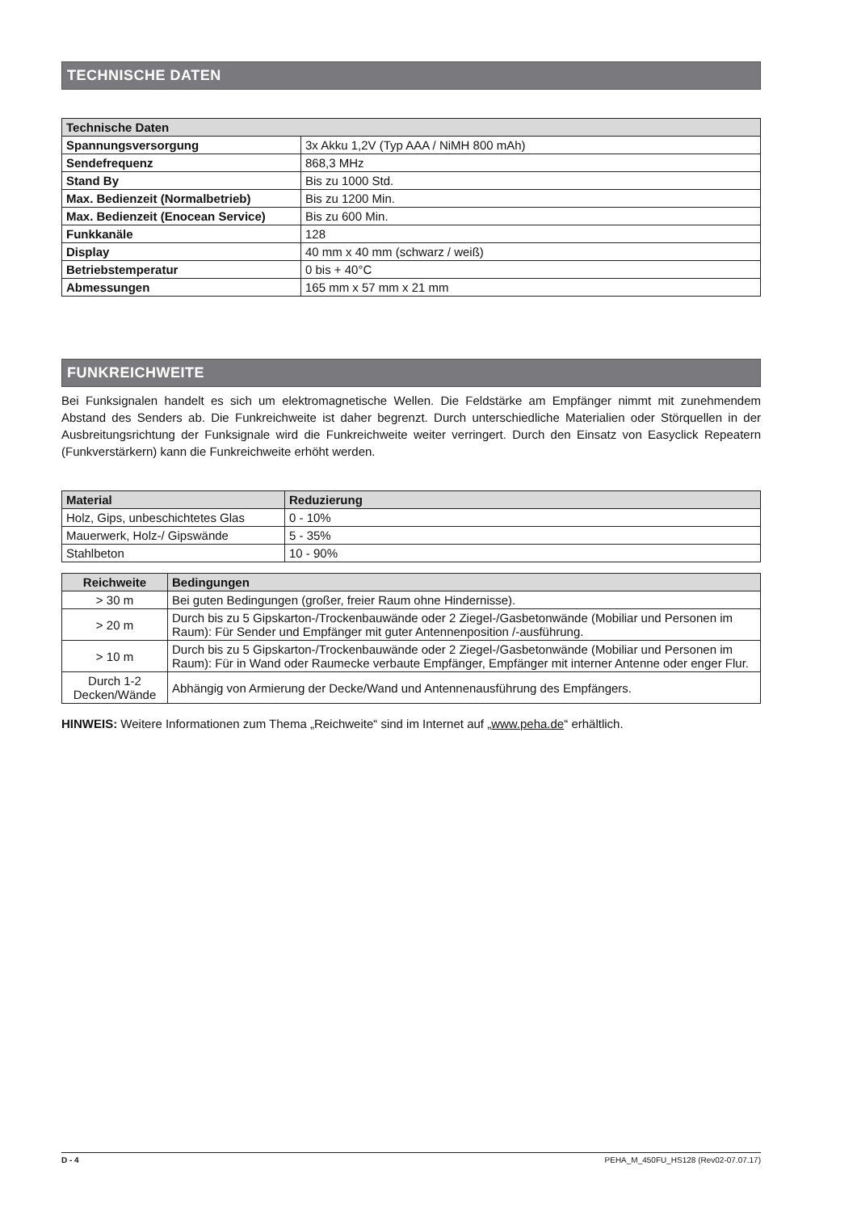TECHNISCHE DATEN
| Technische Daten | |
| --- | --- |
| Spannungsversorgung | 3x Akku 1,2V (Typ AAA / NiMH 800 mAh) |
| Sendefrequenz | 868,3 MHz |
| Stand By | Bis zu 1000 Std. |
| Max. Bedienzeit (Normalbetrieb) | Bis zu 1200 Min. |
| Max. Bedienzeit (Enocean Service) | Bis zu 600 Min. |
| Funkkanäle | 128 |
| Display | 40 mm x 40 mm (schwarz / weiß) |
| Betriebstemperatur | 0 bis + 40°C |
| Abmessungen | 165 mm x 57 mm x 21 mm |
FUNKREICHWEITE
Bei Funksignalen handelt es sich um elektromagnetische Wellen. Die Feldstärke am Empfänger nimmt mit zunehmendem Abstand des Senders ab. Die Funkreichweite ist daher begrenzt. Durch unterschiedliche Materialien oder Störquellen in der Ausbreitungsrichtung der Funksignale wird die Funkreichweite weiter verringert. Durch den Einsatz von Easyclick Repeatern (Funkverstärkern) kann die Funkreichweite erhöht werden.
| Material | Reduzierung |
| --- | --- |
| Holz, Gips, unbeschichtetes Glas | 0 - 10% |
| Mauerwerk, Holz-/ Gipswände | 5 - 35% |
| Stahlbeton | 10 - 90% |
| Reichweite | Bedingungen |
| --- | --- |
| > 30 m | Bei guten Bedingungen (großer, freier Raum ohne Hindernisse). |
| > 20 m | Durch bis zu 5 Gipskarton-/Trockenbauwände oder 2 Ziegel-/Gasbetonwände (Mobiliar und Personen im Raum): Für Sender und Empfänger mit guter Antennenposition /-ausführung. |
| > 10 m | Durch bis zu 5 Gipskarton-/Trockenbauwände oder 2 Ziegel-/Gasbetonwände (Mobiliar und Personen im Raum): Für in Wand oder Raumecke verbaute Empfänger, Empfänger mit interner Antenne oder enger Flur. |
| Durch 1-2 Decken/Wände | Abhängig von Armierung der Decke/Wand und Antennenausführung des Empfängers. |
HINWEIS: Weitere Informationen zum Thema „Reichweite“ sind im Internet auf „www.peha.de“ erhältlich.
D - 4 PEHA_M_450FU_HS128 (Rev02-07.07.17)